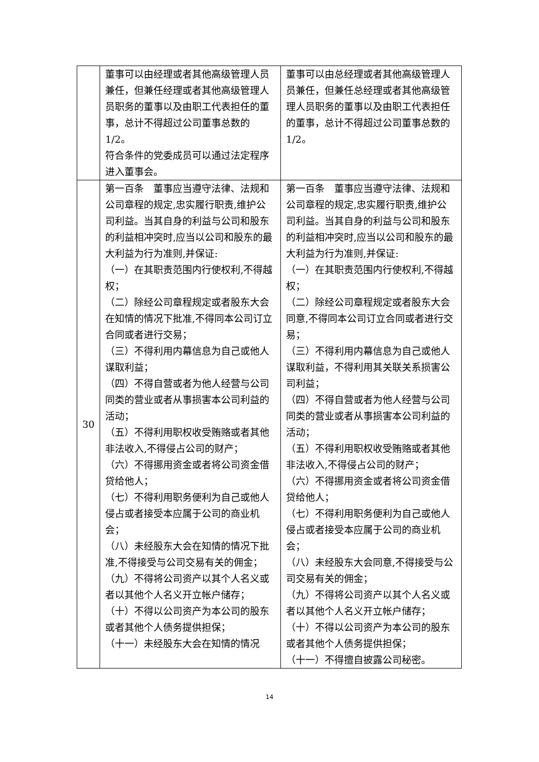| | 董事可以由经理或者其他高级管理人员兼任，但兼任经理或者其他高级管理人员职务的董事以及由职工代表担任的董事，总计不得超过公司董事总数的 1/2。 符合条件的党委成员可以通过法定程序进入董事会。 | 董事可以由总经理或者其他高级管理人员兼任，但兼任总经理或者其他高级管理人员职务的董事以及由职工代表担任的董事，总计不得超过公司董事总数的 1/2。 |
| 30 | 第一百条 董事应当遵守法律、法规和公司章程的规定,忠实履行职责,维护公司利益。当其自身的利益与公司和股东的利益相冲突时,应当以公司和股东的最大利益为行为准则,并保证: （一）在其职责范围内行使权利,不得越权； （二）除经公司章程规定或者股东大会在知情的情况下批准,不得同本公司订立合同或者进行交易； （三）不得利用内幕信息为自己或他人谋取利益； （四）不得自营或者为他人经营与公司同类的营业或者从事损害本公司利益的活动； （五）不得利用职权收受贿赂或者其他非法收入,不得侵占公司的财产； （六）不得挪用资金或者将公司资金借贷给他人； （七）不得利用职务便利为自己或他人侵占或者接受本应属于公司的商业机会； （八）未经股东大会在知情的情况下批准,不得接受与公司交易有关的佣金； （九）不得将公司资产以其个人名义或者以其他个人名义开立帐户储存； （十）不得以公司资产为本公司的股东或者其他个人债务提供担保； （十一）未经股东大会在知情的情况 | 第一百条 董事应当遵守法律、法规和公司章程的规定,忠实履行职责,维护公司利益。当其自身的利益与公司和股东的利益相冲突时,应当以公司和股东的最大利益为行为准则,并保证: （一）在其职责范围内行使权利,不得越权； （二）除经公司章程规定或者股东大会同意,不得同本公司订立合同或者进行交易； （三）不得利用内幕信息为自己或他人谋取利益，不得利用其关联关系损害公司利益； （四）不得自营或者为他人经营与公司同类的营业或者从事损害本公司利益的活动； （五）不得利用职权收受贿赂或者其他非法收入,不得侵占公司的财产； （六）不得挪用资金或者将公司资金借贷给他人； （七）不得利用职务便利为自己或他人侵占或者接受本应属于公司的商业机会； （八）未经股东大会同意,不得接受与公司交易有关的佣金； （九）不得将公司资产以其个人名义或者以其他个人名义开立帐户储存； （十）不得以公司资产为本公司的股东或者其他个人债务提供担保； （十一）不得擅自披露公司秘密。 |
14